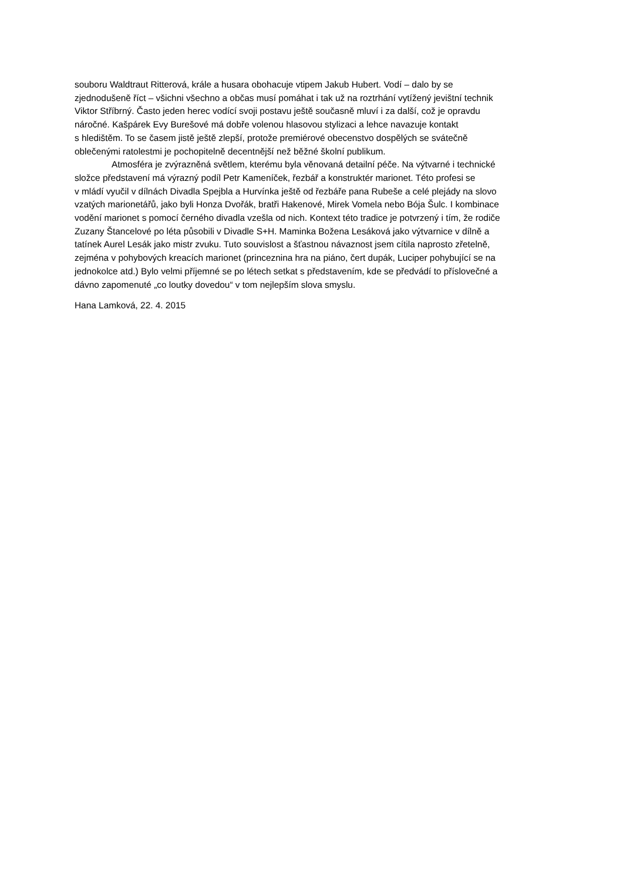souboru Waldtraut Ritterová, krále a husara obohacuje vtipem Jakub Hubert. Vodí – dalo by se
zjednodušeně říct – všichni všechno a občas musí pomáhat i tak už na roztrhání vytížený jevištní technik
Viktor Stříbrný. Často jeden herec vodící svoji postavu ještě současně mluví i za další, což je opravdu
náročné. Kašpárek Evy Burešové má dobře volenou hlasovou stylizaci a lehce navazuje kontakt
s hledištěm. To se časem jistě ještě zlepší, protože premiérové obecenstvo dospělých se svátečně
oblečenými ratolestmi je pochopitelně decentnější než běžné školní publikum.
Atmosféra je zvýrazněná světlem, kterému byla věnovaná detailní péče. Na výtvarné i technické
složce představení má výrazný podíl Petr Kameníček, řezbář a konstruktér marionet. Této profesi se
v mládí vyučil v dílnách Divadla Spejbla a Hurvínka ještě od řezbáře pana Rubeše a celé plejády na slovo
vzatých marionetářů, jako byli Honza Dvořák, bratři Hakenové, Mirek Vomela nebo Bója Šulc. I kombinace
vodění marionet s pomocí černého divadla vzešla od nich. Kontext této tradice je potvrzený i tím, že rodiče
Zuzany Štancelové po léta působili v Divadle S+H. Maminka Božena Lesáková jako výtvarnice v dílně a
tatínek Aurel Lesák jako mistr zvuku. Tuto souvislost a šťastnou návaznost jsem cítila naprosto zřetelně,
zejména v pohybových kreacích marionet (princeznina hra na piáno, čert dupák, Luciper pohybující se na
jednokolce atd.) Bylo velmi příjemné se po létech setkat s představením, kde se předvádí to příslovečné a
dávno zapomenuté „co loutky dovedou“ v tom nejlepším slova smyslu.
Hana Lamková, 22. 4. 2015